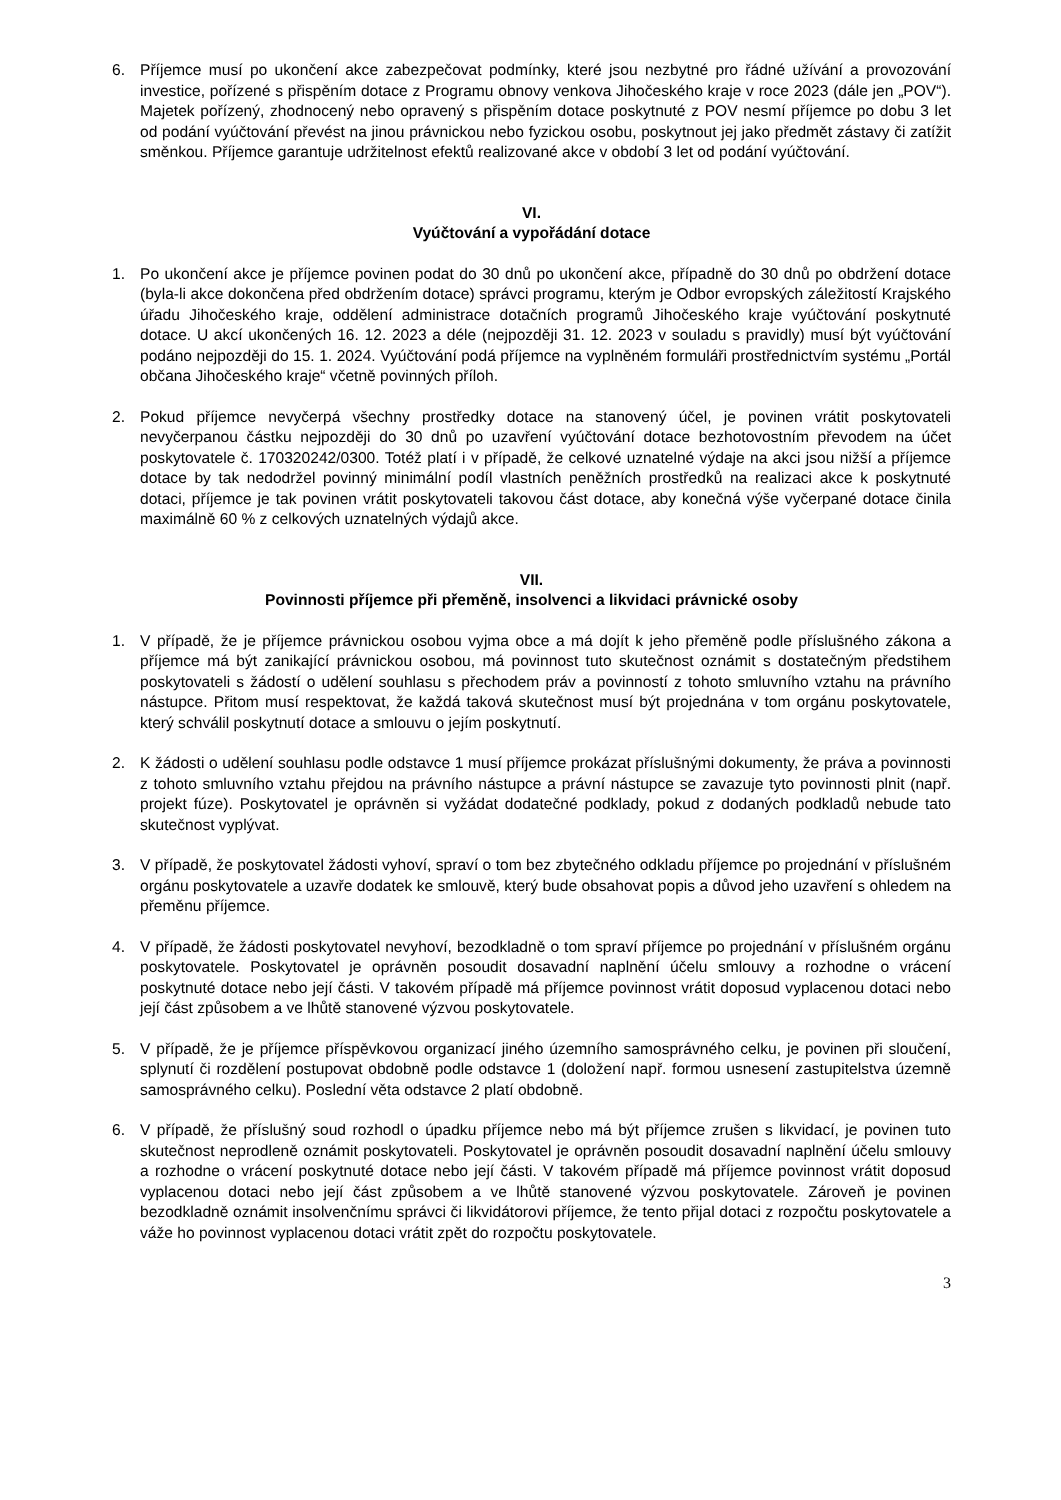6. Příjemce musí po ukončení akce zabezpečovat podmínky, které jsou nezbytné pro řádné užívání a provozování investice, pořízené s přispěním dotace z Programu obnovy venkova Jihočeského kraje v roce 2023 (dále jen „POV“). Majetek pořízený, zhodnocený nebo opravený s přispěním dotace poskytnuté z POV nesmí příjemce po dobu 3 let od podání vyúčtování převést na jinou právnickou nebo fyzickou osobu, poskytnout jej jako předmět zástavy či zatížit směnkou. Příjemce garantuje udržitelnost efektů realizované akce v období 3 let od podání vyúčtování.
VI.
Vyúčtování a vypořádání dotace
1. Po ukončení akce je příjemce povinen podat do 30 dnů po ukončení akce, případně do 30 dnů po obdržení dotace (byla-li akce dokončena před obdržením dotace) správci programu, kterým je Odbor evropských záležitostí Krajského úřadu Jihočeského kraje, oddělení administrace dotačních programů Jihočeského kraje vyúčtování poskytnuté dotace. U akcí ukončených 16. 12. 2023 a déle (nejpozději 31. 12. 2023 v souladu s pravidly) musí být vyúčtování podáno nejpozději do 15. 1. 2024. Vyúčtování podá příjemce na vyplněném formuláři prostřednictvím systému „Portál občana Jihočeského kraje“ včetně povinných příloh.
2. Pokud příjemce nevyčerpá všechny prostředky dotace na stanovený účel, je povinen vrátit poskytovateli nevyčerpanou částku nejpozději do 30 dnů po uzavření vyúčtování dotace bezhotovostním převodem na účet poskytovatele č. 170320242/0300. Totéž platí i v případě, že celkové uznatelné výdaje na akci jsou nižší a příjemce dotace by tak nedodržel povinný minimální podíl vlastních peněžních prostředků na realizaci akce k poskytnuté dotaci, příjemce je tak povinen vrátit poskytovateli takovou část dotace, aby konečná výše vyčerpané dotace činila maximálně 60 % z celkových uznatelných výdajů akce.
VII.
Povinnosti příjemce při přeměně, insolvenci a likvidaci právnické osoby
1. V případě, že je příjemce právnickou osobou vyjma obce a má dojít k jeho přeměně podle příslušného zákona a příjemce má být zanikající právnickou osobou, má povinnost tuto skutečnost oznámit s dostatečným předstihem poskytovateli s žádostí o udělení souhlasu s přechodem práv a povinností z tohoto smluvního vztahu na právního nástupce. Přitom musí respektovat, že každá taková skutečnost musí být projednána v tom orgánu poskytovatele, který schválil poskytnutí dotace a smlouvu o jejím poskytnutí.
2. K žádosti o udělení souhlasu podle odstavce 1 musí příjemce prokázat příslušnými dokumenty, že práva a povinnosti z tohoto smluvního vztahu přejdou na právního nástupce a právní nástupce se zavazuje tyto povinnosti plnit (např. projekt fúze). Poskytovatel je oprávněn si vyžádat dodatečné podklady, pokud z dodaných podkladů nebude tato skutečnost vyplývat.
3. V případě, že poskytovatel žádosti vyhoví, spraví o tom bez zbytečného odkladu příjemce po projednání v příslušném orgánu poskytovatele a uzavře dodatek ke smlouvě, který bude obsahovat popis a důvod jeho uzavření s ohledem na přeměnu příjemce.
4. V případě, že žádosti poskytovatel nevyhoví, bezodkladně o tom spraví příjemce po projednání v příslušném orgánu poskytovatele. Poskytovatel je oprávněn posoudit dosavadní naplnění účelu smlouvy a rozhodne o vrácení poskytnuté dotace nebo její části. V takovém případě má příjemce povinnost vrátit doposud vyplacenou dotaci nebo její část způsobem a ve lhůtě stanovené výzvou poskytovatele.
5. V případě, že je příjemce příspěvkovou organizací jiného územního samosprávného celku, je povinen při sloučení, splynutí či rozdělení postupovat obdobně podle odstavce 1 (doložení např. formou usnesení zastupitelstva územně samosprávného celku). Poslední věta odstavce 2 platí obdobně.
6. V případě, že příslušný soud rozhodl o úpadku příjemce nebo má být příjemce zrušen s likvidací, je povinen tuto skutečnost neprodleně oznámit poskytovateli. Poskytovatel je oprávněn posoudit dosavadní naplnění účelu smlouvy a rozhodne o vrácení poskytnuté dotace nebo její části. V takovém případě má příjemce povinnost vrátit doposud vyplacenou dotaci nebo její část způsobem a ve lhůtě stanovené výzvou poskytovatele. Zároveň je povinen bezodkladně oznámit insolvenčnímu správci či likvidátorovi příjemce, že tento přijal dotaci z rozpočtu poskytovatele a váže ho povinnost vyplacenou dotaci vrátit zpět do rozpočtu poskytovatele.
3